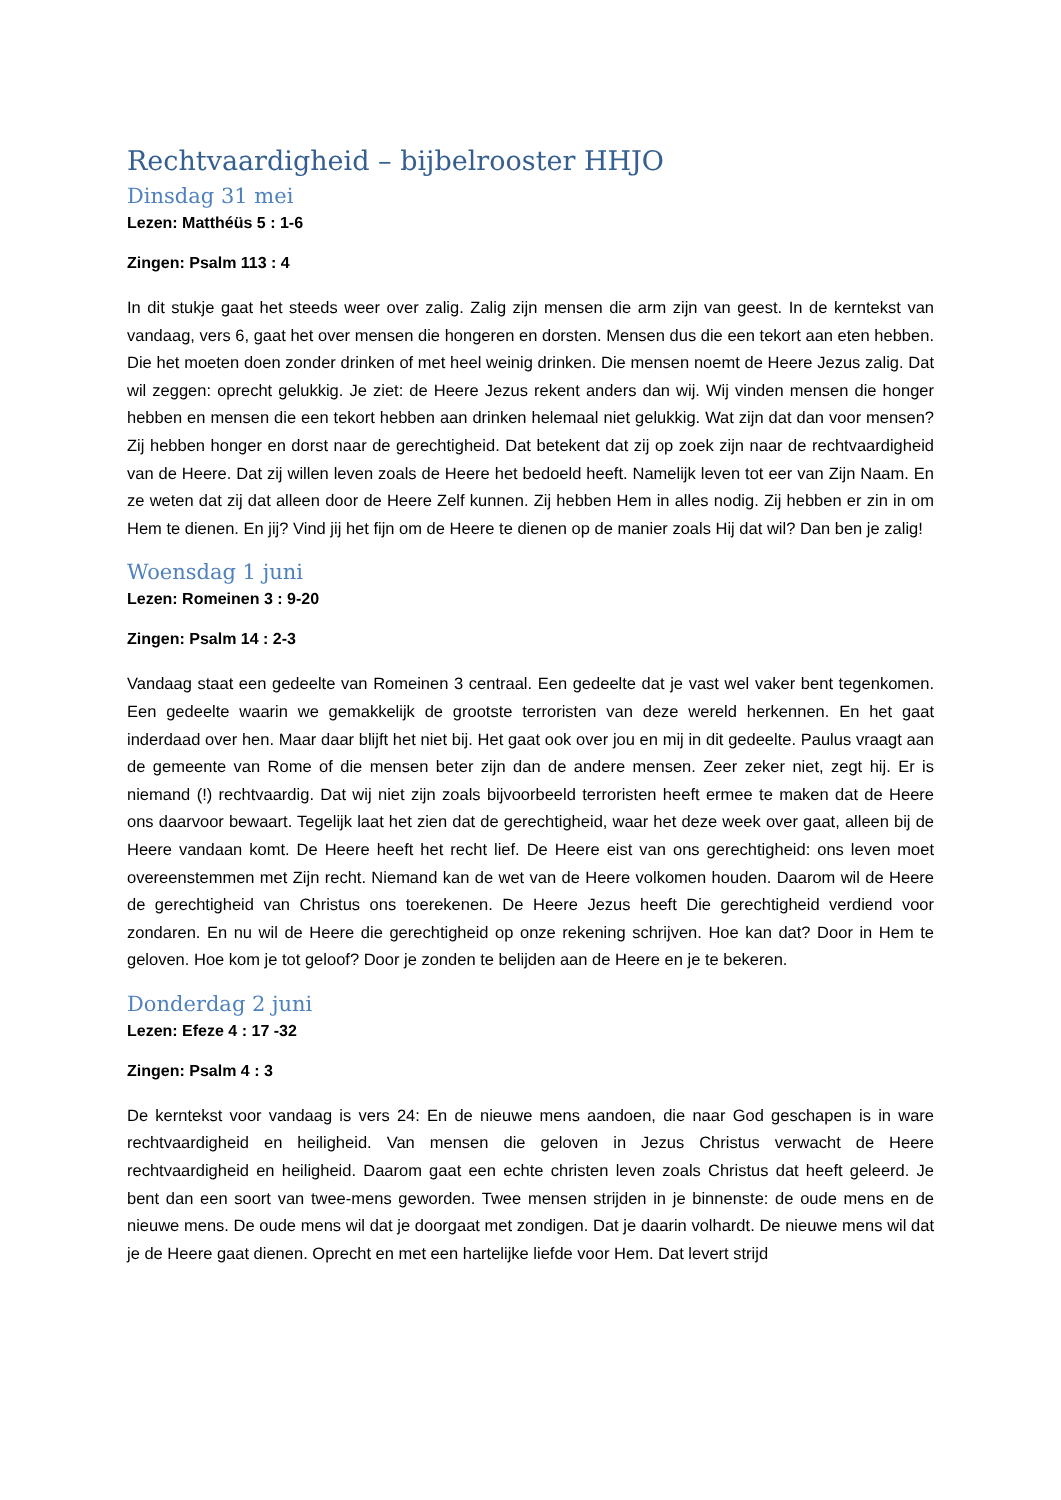Rechtvaardigheid – bijbelrooster HHJO
Dinsdag 31 mei
Lezen: Matthéüs 5 : 1-6
Zingen: Psalm 113 : 4
In dit stukje gaat het steeds weer over zalig. Zalig zijn mensen die arm zijn van geest. In de kerntekst van vandaag, vers 6, gaat het over mensen die hongeren en dorsten. Mensen dus die een tekort aan eten hebben. Die het moeten doen zonder drinken of met heel weinig drinken. Die mensen noemt de Heere Jezus zalig. Dat wil zeggen: oprecht gelukkig. Je ziet: de Heere Jezus rekent anders dan wij. Wij vinden mensen die honger hebben en mensen die een tekort hebben aan drinken helemaal niet gelukkig. Wat zijn dat dan voor mensen? Zij hebben honger en dorst naar de gerechtigheid. Dat betekent dat zij op zoek zijn naar de rechtvaardigheid van de Heere. Dat zij willen leven zoals de Heere het bedoeld heeft. Namelijk leven tot eer van Zijn Naam. En ze weten dat zij dat alleen door de Heere Zelf kunnen. Zij hebben Hem in alles nodig. Zij hebben er zin in om Hem te dienen. En jij? Vind jij het fijn om de Heere te dienen op de manier zoals Hij dat wil? Dan ben je zalig!
Woensdag 1 juni
Lezen: Romeinen 3 : 9-20
Zingen: Psalm 14 : 2-3
Vandaag staat een gedeelte van Romeinen 3 centraal. Een gedeelte dat je vast wel vaker bent tegenkomen. Een gedeelte waarin we gemakkelijk de grootste terroristen van deze wereld herkennen. En het gaat inderdaad over hen. Maar daar blijft het niet bij. Het gaat ook over jou en mij in dit gedeelte. Paulus vraagt aan de gemeente van Rome of die mensen beter zijn dan de andere mensen. Zeer zeker niet, zegt hij. Er is niemand (!) rechtvaardig. Dat wij niet zijn zoals bijvoorbeeld terroristen heeft ermee te maken dat de Heere ons daarvoor bewaart. Tegelijk laat het zien dat de gerechtigheid, waar het deze week over gaat, alleen bij de Heere vandaan komt. De Heere heeft het recht lief. De Heere eist van ons gerechtigheid: ons leven moet overeenstemmen met Zijn recht. Niemand kan de wet van de Heere volkomen houden. Daarom wil de Heere de gerechtigheid van Christus ons toerekenen. De Heere Jezus heeft Die gerechtigheid verdiend voor zondaren. En nu wil de Heere die gerechtigheid op onze rekening schrijven. Hoe kan dat? Door in Hem te geloven. Hoe kom je tot geloof? Door je zonden te belijden aan de Heere en je te bekeren.
Donderdag 2 juni
Lezen: Efeze 4 : 17 -32
Zingen: Psalm 4 : 3
De kerntekst voor vandaag is vers 24: En de nieuwe mens aandoen, die naar God geschapen is in ware rechtvaardigheid en heiligheid. Van mensen die geloven in Jezus Christus verwacht de Heere rechtvaardigheid en heiligheid. Daarom gaat een echte christen leven zoals Christus dat heeft geleerd. Je bent dan een soort van twee-mens geworden. Twee mensen strijden in je binnenste: de oude mens en de nieuwe mens. De oude mens wil dat je doorgaat met zondigen. Dat je daarin volhardt. De nieuwe mens wil dat je de Heere gaat dienen. Oprecht en met een hartelijke liefde voor Hem. Dat levert strijd